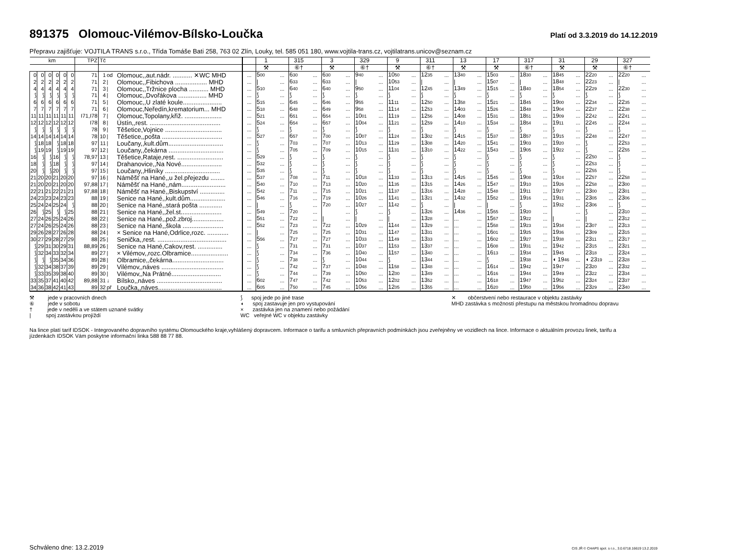891375 Olomouc-Vilémov-Bílsko-Loučka
Platí od 3.3.2019 do 14.12.2019
Přepravu zajišťuje: VOJTILA TRANS s.r.o., Třída Tomáše Bati 258, 763 02 Zlín, Louky, tel. 585 051 180, www.vojtila-trans.cz, vojtilatrans.unicov@seznam.cz
| km | | | | | | TPZ | Tč | | | | 1 | | 315 | | 3 | | 329 | | 9 | | 311 | | 13 | | 17 | | 317 | | 31 | | 29 | | 327 | |
| --- | --- | --- | --- | --- | --- | --- | --- | --- | --- | --- | --- | --- | --- | --- | --- | --- | --- | --- | --- | --- | --- | --- | --- | --- | --- | --- | --- | --- | --- | --- | --- | --- | --- | --- |
| | | | | | | | | | | | ⚒ | | ⑥† | | ⚒ | | ⑥† | | ⚒ | | ⑥† | | ⚒ | | ⚒ | | ⑥† | | ⚒ | | ⚒ | | ⑥† | |
| 0 | 0 | 0 | 0 | 0 | 0 | 71 | 1 | od | Olomouc,,aut.nádr. ........... ✕WC MHD | ... | 5 00 | ... | 6 30 | ... | 6 30 | ... | 9 40 | ... | 10 50 | ... | 12 35 | ... | 13 40 | ... | 15 03 | ... | 18 30 | ... | 18 45 | ... | 22 20 | ... | 22 20 | ... |
| 2 | 2 | 2 | 2 | 2 | 2 | 71 | 2 | / | Olomouc,,Fibichova .................. MHD | ... | / | ... | 6 33 | ... | 6 33 | ... | / | ... | 10 53 | ... | / | ... | / | ... | 15 07 | ... | / | ... | 18 48 | ... | 22 23 | ... | / | ... |
| 4 | 4 | 4 | 4 | 4 | 4 | 71 | 3 | / | Olomouc,,Tržnice plocha ........... MHD | ... | 5 10 | ... | 6 40 | ... | 6 40 | ... | 9 50 | ... | 11 04 | ... | 12 45 | ... | 13 49 | ... | 15 15 | ... | 18 40 | ... | 18 54 | ... | 22 29 | ... | 22 30 | ... |
| ⟆ | ⟆ | ⟆ | ⟆ | ⟆ | ⟆ | 71 | 4 | / | Olomouc,,Dvořákova ................ MHD | ... | ⟆ | ... | ⟆ | ... | ⟆ | ... | ⟆ | ... | ⟆ | ... | ⟆ | ... | ⟆ | ... | ⟆ | ... | ⟆ | ... | ⟆ | ... | ⟆ | ... | ⟆ | ... |
| 6 | 6 | 6 | 6 | 6 | 6 | 71 | 5 | / | Olomouc,,U zlaté koule...................... | ... | 5 15 | ... | 6 45 | ... | 6 46 | ... | 9 55 | ... | 11 11 | ... | 12 50 | ... | 13 58 | ... | 15 21 | ... | 18 45 | ... | 19 00 | ... | 22 34 | ... | 22 35 | ... |
| 7 | 7 | 7 | 7 | 7 | 7 | 71 | 6 | / | Olomouc,Neředín,krematorium... MHD | ... | 5 18 | ... | 6 48 | ... | 6 49 | ... | 9 58 | ... | 11 14 | ... | 12 53 | ... | 14 03 | ... | 15 26 | ... | 18 48 | ... | 19 04 | ... | 22 37 | ... | 22 38 | ... |
| 11 | 11 | 11 | 11 | 11 | 11 | I71,I78 | 7 | / | Olomouc,Topolany,křiž. ..................... | ... | 5 21 | ... | 6 51 | ... | 6 54 | ... | 10 01 | ... | 11 19 | ... | 12 56 | ... | 14 08 | ... | 15 31 | ... | 18 51 | ... | 19 09 | ... | 22 42 | ... | 22 41 | ... |
| 12 | 12 | 12 | 12 | 12 | 12 | I78 | 8 | / | Ústín,,rest. ........................................ | ... | 5 24 | ... | 6 54 | ... | 6 57 | ... | 10 04 | ... | 11 21 | ... | 12 59 | ... | 14 10 | ... | 15 34 | ... | 18 54 | ... | 19 11 | ... | 22 45 | ... | 22 44 | ... |
| ⟆ | ⟆ | ⟆ | ⟆ | ⟆ | ⟆ | 78 | 9 | / | Těšetice,Vojnice ................................ | ... | ⟆ | ... | ⟆ | ... | ⟆ | ... | ⟆ | ... | ⟆ | ... | ⟆ | ... | ⟆ | ... | ⟆ | ... | ⟆ | ... | ⟆ | ... | ⟆ | ... | ⟆ | ... |
| 14 | 14 | 14 | 14 | 14 | 14 | 78 | 10 | / | Těšetice,,pošta .................................. | ... | 5 27 | ... | 6 57 | ... | 7 00 | ... | 10 07 | ... | 11 24 | ... | 13 02 | ... | 14 15 | ... | 15 37 | ... | 18 57 | ... | 19 15 | ... | 22 48 | ... | 22 47 | ... |
| ⟆ | 18 | 18 | ⟆ | 18 | 18 | 97 | 11 | / | Loučany,,kult.dům............................... | ... | ⟆ | ... | 7 03 | ... | 7 07 | ... | 10 13 | ... | 11 29 | ... | 13 08 | ... | 14 20 | ... | 15 41 | ... | 19 03 | ... | 19 20 | ... | ⟆ | ... | 22 53 | ... |
| ⟆ | 19 | 19 | ⟆ | 19 | 19 | 97 | 12 | / | Loučany,,čekárna ............................... | ... | ⟆ | ... | 7 05 | ... | 7 09 | ... | 10 15 | ... | 11 31 | ... | 13 10 | ... | 14 22 | ... | 15 43 | ... | 19 05 | ... | 19 22 | ... | ⟆ | ... | 22 55 | ... |
| 16 | ⟆ | ⟆ | 16 | ⟆ | ⟆ | 78,97 | 13 | / | Těšetice,Rataje,rest. .......................... | ... | 5 29 | ... | ⟆ | ... | ⟆ | ... | ⟆ | ... | ⟆ | ... | ⟆ | ... | ⟆ | ... | ⟆ | ... | ⟆ | ... | ⟆ | ... | 22 50 | ... | ⟆ | ... |
| 18 | ⟆ | ⟆ | 18 | ⟆ | ⟆ | 97 | 14 | / | Drahanovice,,Na Nové....................... | ... | 5 32 | ... | ⟆ | ... | ⟆ | ... | ⟆ | ... | ⟆ | ... | ⟆ | ... | ⟆ | ... | ⟆ | ... | ⟆ | ... | ⟆ | ... | 22 53 | ... | ⟆ | ... |
| 20 | ⟆ | ⟆ | 20 | ⟆ | ⟆ | 97 | 15 | / | Loučany,,Hliníky ............................... | ... | 5 35 | ... | ⟆ | ... | ⟆ | ... | ⟆ | ... | ⟆ | ... | ⟆ | ... | ⟆ | ... | ⟆ | ... | ⟆ | ... | ⟆ | ... | 22 55 | ... | ⟆ | ... |
| 21 | 20 | 20 | 21 | 20 | 20 | 97 | 16 | / | Náměšť na Hané,,u žel.přejezdu ........ | ... | 5 37 | ... | 7 08 | ... | 7 11 | ... | 10 18 | ... | 11 33 | ... | 13 13 | ... | 14 25 | ... | 15 45 | ... | 19 08 | ... | 19 24 | ... | 22 57 | ... | 22 58 | ... |
| 21 | 20 | 20 | 21 | 20 | 20 | 97,88 | 17 | / | Náměšť na Hané,,nám......................... | ... | 5 40 | ... | 7 10 | ... | 7 13 | ... | 10 20 | ... | 11 35 | ... | 13 15 | ... | 14 26 | ... | 15 47 | ... | 19 10 | ... | 19 26 | ... | 22 58 | ... | 23 00 | ... |
| 22 | 21 | 21 | 22 | 21 | 21 | 97,88 | 18 | / | Náměšť na Hané,,Biskupství .............. | ... | 5 42 | ... | 7 11 | ... | 7 15 | ... | 10 21 | ... | 11 37 | ... | 13 16 | ... | 14 28 | ... | 15 48 | ... | 19 11 | ... | 19 27 | ... | 23 00 | ... | 23 01 | ... |
| 24 | 23 | 23 | 24 | 23 | 23 | 88 | 19 | / | Senice na Hané,,kult.dům.................... | ... | 5 46 | ... | 7 16 | ... | 7 19 | ... | 10 26 | ... | 11 41 | ... | 13 21 | ... | 14 32 | ... | 15 52 | ... | 19 16 | ... | 19 31 | ... | 23 05 | ... | 23 06 | ... |
| 25 | 24 | 24 | 25 | 24 | ⟆ | 88 | 20 | / | Senice na Hané,,stará pošta ............. | ... | / | ... | ⟆ | ... | 7 20 | ... | 10 27 | ... | 11 42 | ... | ⟆ | ... | / | ... | / | ... | ⟆ | ... | 19 32 | ... | 23 06 | ... | ⟆ | ... |
| 26 | ⟆ | 25 | ⟆ | ⟆ | 25 | 88 | 21 | / | Senice na Hané,,žel.st....................... | ... | 5 49 | ... | 7 20 | ... | | ... | ⟆ | ... | ⟆ | ... | 13 26 | ... | 14 36 | ... | 15 55 | ... | 19 20 | ... | | ... | ⟆ | ... | 23 10 | ... |
| 27 | 24 | 26 | 25 | 24 | 26 | 88 | 22 | / | Senice na Hané,,pož.zbroj.................. | ... | 5 51 | ... | 7 22 | ... | / | ... | / | ... | / | ... | 13 28 | ... | ... | ... | 15 57 | ... | 19 22 | ... | / | ... | / | ... | 23 12 | ... |
| 27 | 24 | 26 | 25 | 24 | 26 | 88 | 23 | / | Senice na Hané,,škola ....................... | ... | 5 52 | ... | 7 23 | ... | 7 22 | ... | 10 29 | ... | 11 44 | ... | 13 29 | ... | ... | ... | 15 58 | ... | 19 23 | ... | 19 34 | ... | 23 07 | ... | 23 13 | ... |
| 29 | 26 | 28 | 27 | 26 | 28 | 88 | 24 | / | × Senice na Hané,Odrlice,rozc. ............ | ... | / | ... | 7 25 | ... | 7 25 | ... | 10 31 | ... | 11 47 | ... | 13 31 | ... | ... | ... | 16 01 | ... | 19 25 | ... | 19 36 | ... | 23 09 | ... | 23 15 | ... |
| 30 | 27 | 29 | 28 | 27 | 29 | 88 | 25 | / | Senička,,rest. ....................................... | ... | 5 56 | ... | 7 27 | ... | 7 27 | ... | 10 33 | ... | 11 49 | ... | 13 33 | ... | ... | ... | 16 02 | ... | 19 27 | ... | 19 38 | ... | 23 11 | ... | 23 17 | ... |
| ⟆ | 29 | 31 | 30 | 29 | 31 | 88,89 | 26 | / | Senice na Hané,Cakov,rest. .............. | ... | ⟆ | ... | 7 31 | ... | 7 31 | ... | 10 37 | ... | 11 53 | ... | 13 37 | ... | ... | ... | 16 08 | ... | 19 31 | ... | 19 42 | ... | 23 15 | ... | 23 21 | ... |
| ⟆ | 32 | 34 | 33 | 32 | 34 | 89 | 27 | / | × Vilémov,,rozc.Olbramice..................... | ... | ⟆ | ... | 7 34 | ... | 7 36 | ... | 10 40 | ... | 11 57 | ... | 13 40 | ... | ... | ... | 16 13 | ... | 19 34 | ... | 19 45 | ... | 23 18 | ... | 23 24 | ... |
| ⟆ | ⟆ | ⟆ | 35 | 34 | 36 | 89 | 28 | / | Olbramice,,čekárna............................. | ... | ⟆ | ... | 7 38 | ... | ⟆ | ... | 10 44 | ... | ⟆ | ... | 13 44 | ... | ... | ... | ⟆ | ... | 19 38 | ... | ◖ 19 46 | ... | ◖ 23 19 | ... | 23 28 | ... |
| ⟆ | 32 | 34 | 38 | 37 | 39 | 89 | 29 | / | Vilémov,,náves ................................... | ... | ⟆ | ... | 7 42 | ... | 7 37 | ... | 10 48 | ... | 11 58 | ... | 13 48 | ... | ... | ... | 16 14 | ... | 19 42 | ... | 19 47 | ... | 23 20 | ... | 23 32 | ... |
| ⟆ | 33 | 35 | 39 | 38 | 40 | 89 | 30 | / | Vilémov,,Na Prátné............................ | ... | ⟆ | ... | 7 44 | ... | 7 39 | ... | 10 50 | ... | 12 00 | ... | 13 49 | ... | ... | ... | 16 16 | ... | 19 44 | ... | 19 49 | ... | 23 22 | ... | 23 34 | ... |
| 33 | 35 | 37 | 41 | 40 | 42 | 89,88 | 31 | ↓ | Bílsko,,náves ..................................... | ... | 6 02 | ... | 7 47 | ... | 7 42 | ... | 10 53 | ... | 12 02 | ... | 13 52 | ... | ... | ... | 16 18 | ... | 19 47 | ... | 19 52 | ... | 23 24 | ... | 23 37 | ... |
| 34 | 36 | 38 | 42 | 41 | 43 | 89 | 32 | př | Loučka,,náves.................................... | ... | 6 05 | ... | 7 50 | ... | 7 45 | ... | 10 56 | ... | 12 05 | ... | 13 55 | ... | ... | ... | 16 20 | ... | 19 50 | ... | 19 56 | ... | 23 29 | ... | 23 40 | ... |
⚒ jede v pracovních dnech
⑥ jede v sobotu
† jede v neděli a ve státem uznané svátky
| spoj zastávkou projíždí
⟆ spoj jede po jiné trase
◖ spoj zastavuje jen pro vystupování
× zastávka jen na znamení nebo požádání
WC veřejné WC v objektu zastávky
✕ občerstvení nebo restaurace v objektu zastávky
MHD zastávka s možností přestupu na městskou hromadnou dopravu
Na lince platí tarif IDSOK - Integrovaného dopravního systému Olomouckého kraje,vyhlášený dopravcem. Informace o tarifu a smluvních přepravních podmínkách jsou zveřejněny ve vozidlech na lince. Informace o aktuálním provozu linek, tarifu a jízdenkách IDSOK Vám poskytne informační linka 588 88 77 88.
Schváleno dne: 13.2.2019 CIS JŘ © CHAPS spol. s r.o., 3.0.6718.16619 13.2.2019